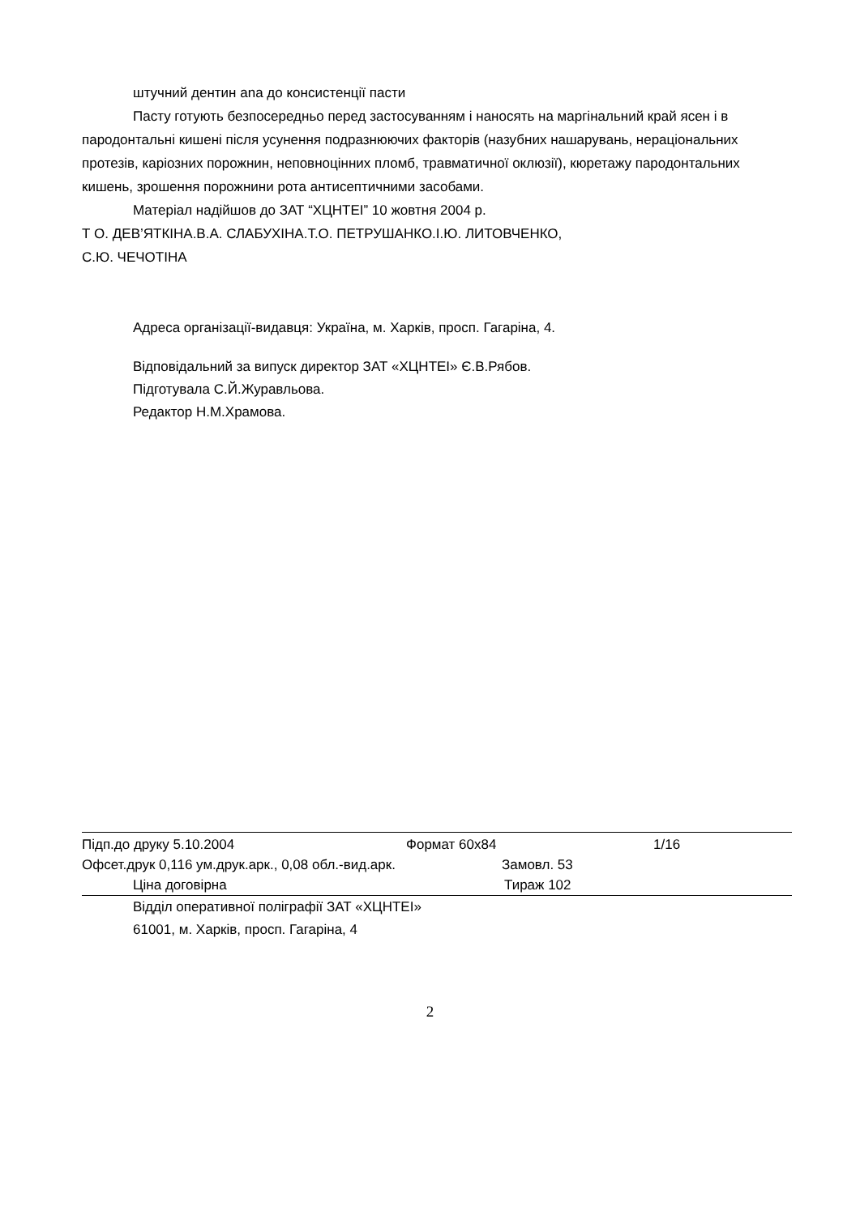штучний дентин ana до консистенції пасти
Пасту готують безпосередньо перед застосуванням і наносять на маргінальний край ясен і в пародонтальні кишені після усунення подразнюючих факторів (назубних нашарувань, нераціональних протезів, каріозних порожнин, неповноцінних пломб, травматичної оклюзії), кюретажу пародонтальних кишень, зрошення порожнини рота антисептичними засобами.
Матеріал надійшов до ЗАТ “ХЦНТЕІ” 10 жовтня 2004 р.
Т О. ДЕВ’ЯТКІНА.В.А. СЛАБУХІНА.Т.О. ПЕТРУШАНКО.І.Ю. ЛИТОВЧЕНКО,
С.Ю. ЧЕЧОТІНА
Адреса організації-видавця: Україна, м. Харків, просп. Гагаріна, 4.
Відповідальний за випуск директор ЗАТ «ХЦНТЕІ» Є.В.Рябов.
Підготувала С.Й.Журавльова.
Редактор Н.М.Храмова.
Підп.до друку 5.10.2004 Формат 60х84 1/16
Офсет.друк 0,116 ум.друк.арк., 0,08 обл.-вид.арк. Замовл. 53
Ціна договірна Тираж 102
Відділ оперативної поліграфії ЗАТ «ХЦНТЕІ»
61001, м. Харків, просп. Гагаріна, 4
2